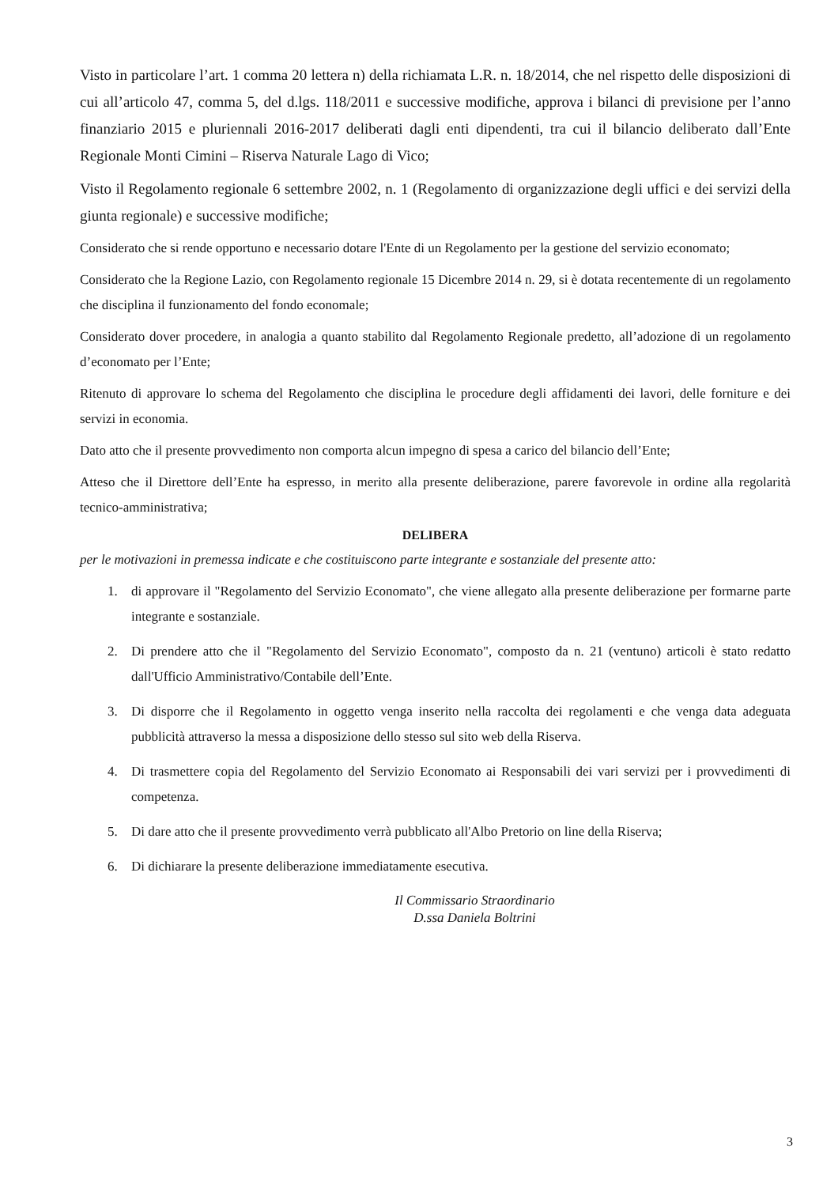Visto in particolare l’art. 1 comma 20 lettera n) della richiamata L.R. n. 18/2014, che nel rispetto delle disposizioni di cui all’articolo 47, comma 5, del d.lgs. 118/2011 e successive modifiche, approva i bilanci di previsione per l’anno finanziario 2015 e pluriennali 2016-2017 deliberati dagli enti dipendenti, tra cui il bilancio deliberato dall’Ente Regionale Monti Cimini – Riserva Naturale Lago di Vico;
Visto il Regolamento regionale 6 settembre 2002, n. 1 (Regolamento di organizzazione degli uffici e dei servizi della giunta regionale) e successive modifiche;
Considerato che si rende opportuno e necessario dotare l'Ente di un Regolamento per la gestione del servizio economato;
Considerato che la Regione Lazio, con Regolamento regionale 15 Dicembre 2014 n. 29, si è dotata recentemente di un regolamento che disciplina il funzionamento del fondo economale;
Considerato dover procedere, in analogia a quanto stabilito dal Regolamento Regionale predetto, all’adozione di un regolamento d’economato per l’Ente;
Ritenuto di approvare lo schema del Regolamento che disciplina le procedure degli affidamenti dei lavori, delle forniture e dei servizi in economia.
Dato atto che il presente provvedimento non comporta alcun impegno di spesa a carico del bilancio dell’Ente;
Atteso che il Direttore dell’Ente ha espresso, in merito alla presente deliberazione, parere favorevole in ordine alla regolarità tecnico-amministrativa;
DELIBERA
per le motivazioni in premessa indicate e che costituiscono parte integrante e sostanziale del presente atto:
1. di approvare il "Regolamento del Servizio Economato", che viene allegato alla presente deliberazione per formarne parte integrante e sostanziale.
2. Di prendere atto che il "Regolamento del Servizio Economato", composto da n. 21 (ventuno) articoli è stato redatto dall'Ufficio Amministrativo/Contabile dell’Ente.
3. Di disporre che il Regolamento in oggetto venga inserito nella raccolta dei regolamenti e che venga data adeguata pubblicità attraverso la messa a disposizione dello stesso sul sito web della Riserva.
4. Di trasmettere copia del Regolamento del Servizio Economato ai Responsabili dei vari servizi per i provvedimenti di competenza.
5. Di dare atto che il presente provvedimento verrà pubblicato all'Albo Pretorio on line della Riserva;
6. Di dichiarare la presente deliberazione immediatamente esecutiva.
Il Commissario Straordinario
D.ssa Daniela Boltrini
3